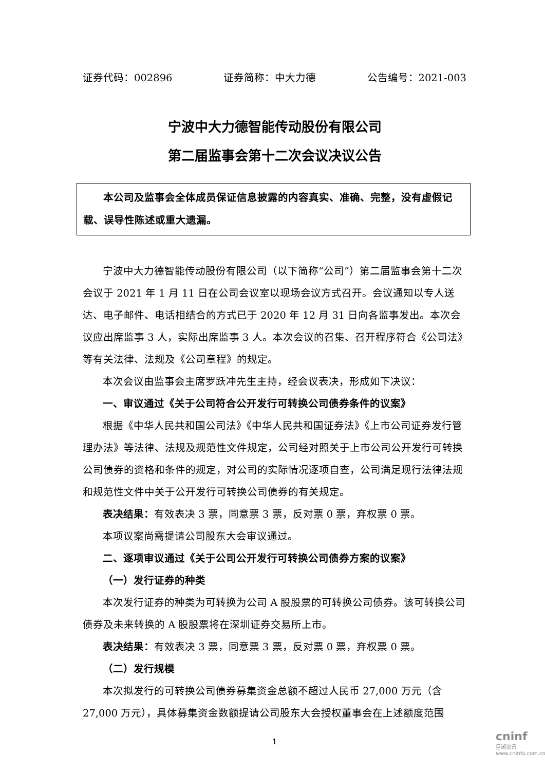证券代码：002896 证券简称：中大力德 公告编号：2021-003
宁波中大力德智能传动股份有限公司
第二届监事会第十二次会议决议公告
本公司及监事会全体成员保证信息披露的内容真实、准确、完整，没有虚假记载、误导性陈述或重大遗漏。
宁波中大力德智能传动股份有限公司（以下简称“公司”）第二届监事会第十二次会议于 2021 年 1 月 11 日在公司会议室以现场会议方式召开。会议通知以专人送达、电子邮件、电话相结合的方式已于 2020 年 12 月 31 日向各监事发出。本次会议应出席监事 3 人，实际出席监事 3 人。本次会议的召集、召开程序符合《公司法》等有关法律、法规及《公司章程》的规定。
本次会议由监事会主席罗跃冲先生主持，经会议表决，形成如下决议：
一、审议通过《关于公司符合公开发行可转换公司债券条件的议案》
根据《中华人民共和国公司法》《中华人民共和国证券法》《上市公司证券发行管理办法》等法律、法规及规范性文件规定，公司经对照关于上市公司公开发行可转换公司债券的资格和条件的规定，对公司的实际情况逐项自查，公司满足现行法律法规和规范性文件中关于公开发行可转换公司债券的有关规定。
表决结果：有效表决 3 票，同意票 3 票，反对票 0 票，弃权票 0 票。
本项议案尚需提请公司股东大会审议通过。
二、逐项审议通过《关于公司公开发行可转换公司债券方案的议案》
（一）发行证券的种类
本次发行证券的种类为可转换为公司 A 股股票的可转换公司债券。该可转换公司债券及未来转换的 A 股股票将在深圳证券交易所上市。
表决结果：有效表决 3 票，同意票 3 票，反对票 0 票，弃权票 0 票。
（二）发行规模
本次拟发行的可转换公司债券募集资金总额不超过人民币 27,000 万元（含 27,000 万元），具体募集资金数额提请公司股东大会授权董事会在上述额度范围
1
cninf
巨潮资讯 www.cninfo.com.cn